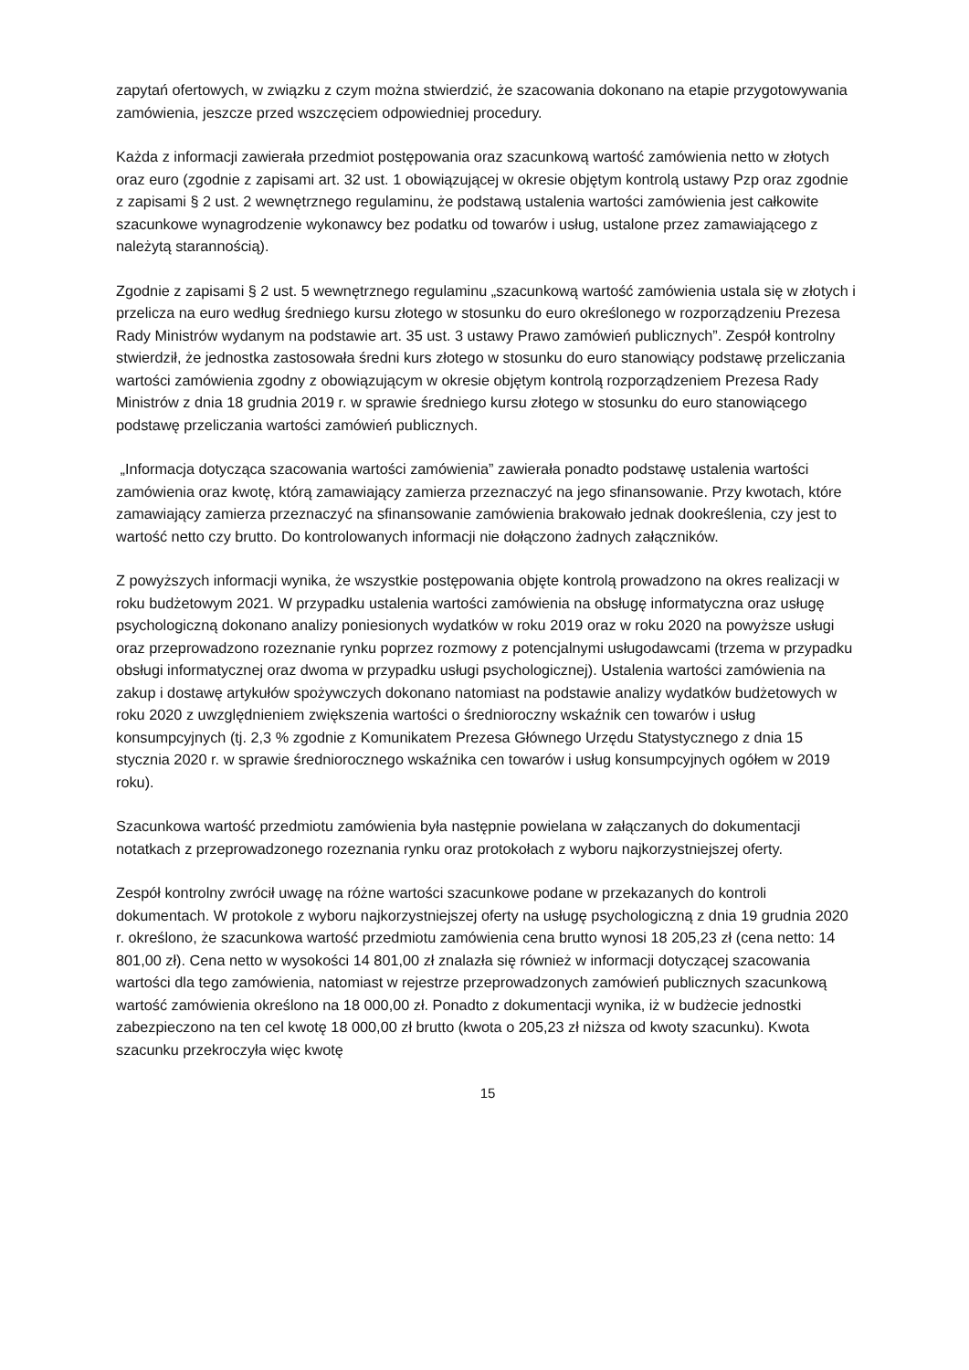zapytań ofertowych, w związku z czym można stwierdzić, że szacowania dokonano na etapie przygotowywania zamówienia, jeszcze przed wszczęciem odpowiedniej procedury.
Każda z informacji zawierała przedmiot postępowania oraz szacunkową wartość zamówienia netto w złotych oraz euro (zgodnie z zapisami art. 32 ust. 1 obowiązującej w okresie objętym kontrolą ustawy Pzp oraz zgodnie z zapisami § 2 ust. 2 wewnętrznego regulaminu, że podstawą ustalenia wartości zamówienia jest całkowite szacunkowe wynagrodzenie wykonawcy bez podatku od towarów i usług, ustalone przez zamawiającego z należytą starannością).
Zgodnie z zapisami § 2 ust. 5 wewnętrznego regulaminu „szacunkową wartość zamówienia ustala się w złotych i przelicza na euro według średniego kursu złotego w stosunku do euro określonego w rozporządzeniu Prezesa Rady Ministrów wydanym na podstawie art. 35 ust. 3 ustawy Prawo zamówień publicznych”. Zespół kontrolny stwierdził, że jednostka zastosowała średni kurs złotego w stosunku do euro stanowiący podstawę przeliczania wartości zamówienia zgodny z obowiązującym w okresie objętym kontrolą rozporządzeniem Prezesa Rady Ministrów z dnia 18 grudnia 2019 r. w sprawie średniego kursu złotego w stosunku do euro stanowiącego podstawę przeliczania wartości zamówień publicznych.
„Informacja dotycząca szacowania wartości zamówienia” zawierała ponadto podstawę ustalenia wartości zamówienia oraz kwotę, którą zamawiający zamierza przeznaczyć na jego sfinansowanie. Przy kwotach, które zamawiający zamierza przeznaczyć na sfinansowanie zamówienia brakowało jednak dookreślenia, czy jest to wartość netto czy brutto. Do kontrolowanych informacji nie dołączono żadnych załączników.
Z powyższych informacji wynika, że wszystkie postępowania objęte kontrolą prowadzono na okres realizacji w roku budżetowym 2021. W przypadku ustalenia wartości zamówienia na obsługę informatyczna oraz usługę psychologiczną dokonano analizy poniesionych wydatków w roku 2019 oraz w roku 2020 na powyższe usługi oraz przeprowadzono rozeznanie rynku poprzez rozmowy z potencjalnymi usługodawcami (trzema w przypadku obsługi informatycznej oraz dwoma w przypadku usługi psychologicznej). Ustalenia wartości zamówienia na zakup i dostawę artykułów spożywczych dokonano natomiast na podstawie analizy wydatków budżetowych w roku 2020 z uwzględnieniem zwiększenia wartości o średnioroczny wskaźnik cen towarów i usług konsumpcyjnych (tj. 2,3 % zgodnie z Komunikatem Prezesa Głównego Urzędu Statystycznego z dnia 15 stycznia 2020 r. w sprawie średniorocznego wskaźnika cen towarów i usług konsumpcyjnych ogółem w 2019 roku).
Szacunkowa wartość przedmiotu zamówienia była następnie powielana w załączanych do dokumentacji notatkach z przeprowadzonego rozeznania rynku oraz protokołach z wyboru najkorzystniejszej oferty.
Zespół kontrolny zwrócił uwagę na różne wartości szacunkowe podane w przekazanych do kontroli dokumentach. W protokole z wyboru najkorzystniejszej oferty na usługę psychologiczną z dnia 19 grudnia 2020 r. określono, że szacunkowa wartość przedmiotu zamówienia cena brutto wynosi 18 205,23 zł (cena netto: 14 801,00 zł). Cena netto w wysokości 14 801,00 zł znalazła się również w informacji dotyczącej szacowania wartości dla tego zamówienia, natomiast w rejestrze przeprowadzonych zamówień publicznych szacunkową wartość zamówienia określono na 18 000,00 zł. Ponadto z dokumentacji wynika, iż w budżecie jednostki zabezpieczono na ten cel kwotę 18 000,00 zł brutto (kwota o 205,23 zł niższa od kwoty szacunku). Kwota szacunku przekroczyła więc kwotę
15